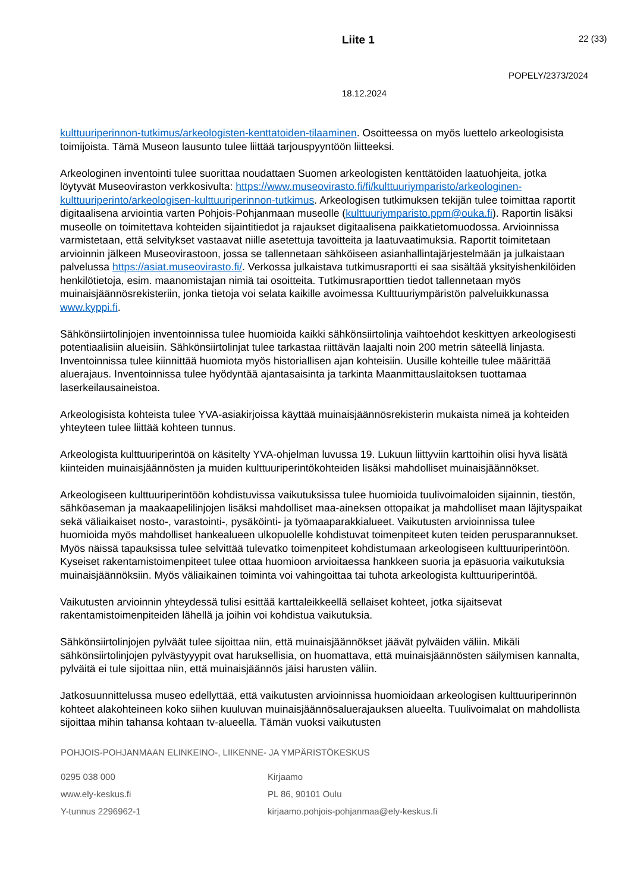Liite 1 22 (33)
POPELY/2373/2024
18.12.2024
kulttuuriperinnon-tutkimus/arkeologisten-kenttatoiden-tilaaminen. Osoitteessa on myös luettelo arkeologisista toimijoista. Tämä Museon lausunto tulee liittää tarjouspyyntöön liitteeksi.
Arkeologinen inventointi tulee suorittaa noudattaen Suomen arkeologisten kenttätöiden laatuohjeita, jotka löytyvät Museoviraston verkkosivulta: https://www.museovirasto.fi/fi/kulttuuriymparisto/arkeologinen-kulttuuriperinto/arkeologisen-kulttuuriperinnon-tutkimus. Arkeologisen tutkimuksen tekijän tulee toimittaa raportit digitaalisena arviointia varten Pohjois-Pohjanmaan museolle (kulttuuriymparisto.ppm@ouka.fi). Raportin lisäksi museolle on toimitettava kohteiden sijaintitiedot ja rajaukset digitaalisena paikkatietomuodossa. Arvioinnissa varmistetaan, että selvitykset vastaavat niille asetettuja tavoitteita ja laatuvaatimuksia. Raportit toimitetaan arvioinnin jälkeen Museovirastoon, jossa se tallennetaan sähköiseen asianhallintajärjestelmään ja julkaistaan palvelussa https://asiat.museovirasto.fi/. Verkossa julkaistava tutkimusraportti ei saa sisältää yksityishenkilöiden henkilötietoja, esim. maanomistajan nimiä tai osoitteita. Tutkimusraporttien tiedot tallennetaan myös muinaisjäännösrekisteriin, jonka tietoja voi selata kaikille avoimessa Kulttuuriympäristön palveluikkunassa www.kyppi.fi.
Sähkönsiirtolinjojen inventoinnissa tulee huomioida kaikki sähkönsiirtolinja vaihtoehdot keskittyen arkeologisesti potentiaalisiin alueisiin. Sähkönsiirtolinjat tulee tarkastaa riittävän laajalti noin 200 metrin säteellä linjasta. Inventoinnissa tulee kiinnittää huomiota myös historiallisen ajan kohteisiin. Uusille kohteille tulee määrittää aluerajaus. Inventoinnissa tulee hyödyntää ajantasaisinta ja tarkinta Maanmittauslaitoksen tuottamaa laserkeilausaineistoa.
Arkeologisista kohteista tulee YVA-asiakirjoissa käyttää muinaisjäännösrekisterin mukaista nimeä ja kohteiden yhteyteen tulee liittää kohteen tunnus.
Arkeologista kulttuuriperintöä on käsitelty YVA-ohjelman luvussa 19. Lukuun liittyviin karttoihin olisi hyvä lisätä kiinteiden muinaisjäännösten ja muiden kulttuuriperintökohteiden lisäksi mahdolliset muinaisjäännökset.
Arkeologiseen kulttuuriperintöön kohdistuvissa vaikutuksissa tulee huomioida tuulivoimaloiden sijainnin, tiestön, sähköaseman ja maakaapelilinjojen lisäksi mahdolliset maa-aineksen ottopaikat ja mahdolliset maan läjityspaikat sekä väliaikaiset nosto-, varastointi-, pysäköinti- ja työmaaparakkialueet. Vaikutusten arvioinnissa tulee huomioida myös mahdolliset hankealueen ulkopuolelle kohdistuvat toimenpiteet kuten teiden perusparannukset. Myös näissä tapauksissa tulee selvittää tulevatko toimenpiteet kohdistumaan arkeologiseen kulttuuriperintöön. Kyseiset rakentamistoimenpiteet tulee ottaa huomioon arvioitaessa hankkeen suoria ja epäsuoria vaikutuksia muinaisjäännöksiin. Myös väliaikainen toiminta voi vahingoittaa tai tuhota arkeologista kulttuuriperintöä.
Vaikutusten arvioinnin yhteydessä tulisi esittää karttaleikkeellä sellaiset kohteet, jotka sijaitsevat rakentamistoimenpiteiden lähellä ja joihin voi kohdistua vaikutuksia.
Sähkönsiirtolinjojen pylväät tulee sijoittaa niin, että muinaisjäännökset jäävät pylväiden väliin. Mikäli sähkönsiirtolinjojen pylvästyyypit ovat haruksellisia, on huomattava, että muinaisjäännösten säilymisen kannalta, pylväitä ei tule sijoittaa niin, että muinaisjäännös jäisi harusten väliin.
Jatkosuunnittelussa museo edellyttää, että vaikutusten arvioinnissa huomioidaan arkeologisen kulttuuriperinnön kohteet alakohteineen koko siihen kuuluvan muinaisjäännösaluerajauksen alueelta. Tuulivoimalat on mahdollista sijoittaa mihin tahansa kohtaan tv-alueella. Tämän vuoksi vaikutusten
POHJOIS-POHJANMAAN ELINKEINO-, LIIKENNE- JA YMPÄRISTÖKESKUS
0295 038 000
www.ely-keskus.fi
Y-tunnus 2296962-1
Kirjaamo
PL 86, 90101 Oulu
kirjaamo.pohjois-pohjanmaa@ely-keskus.fi